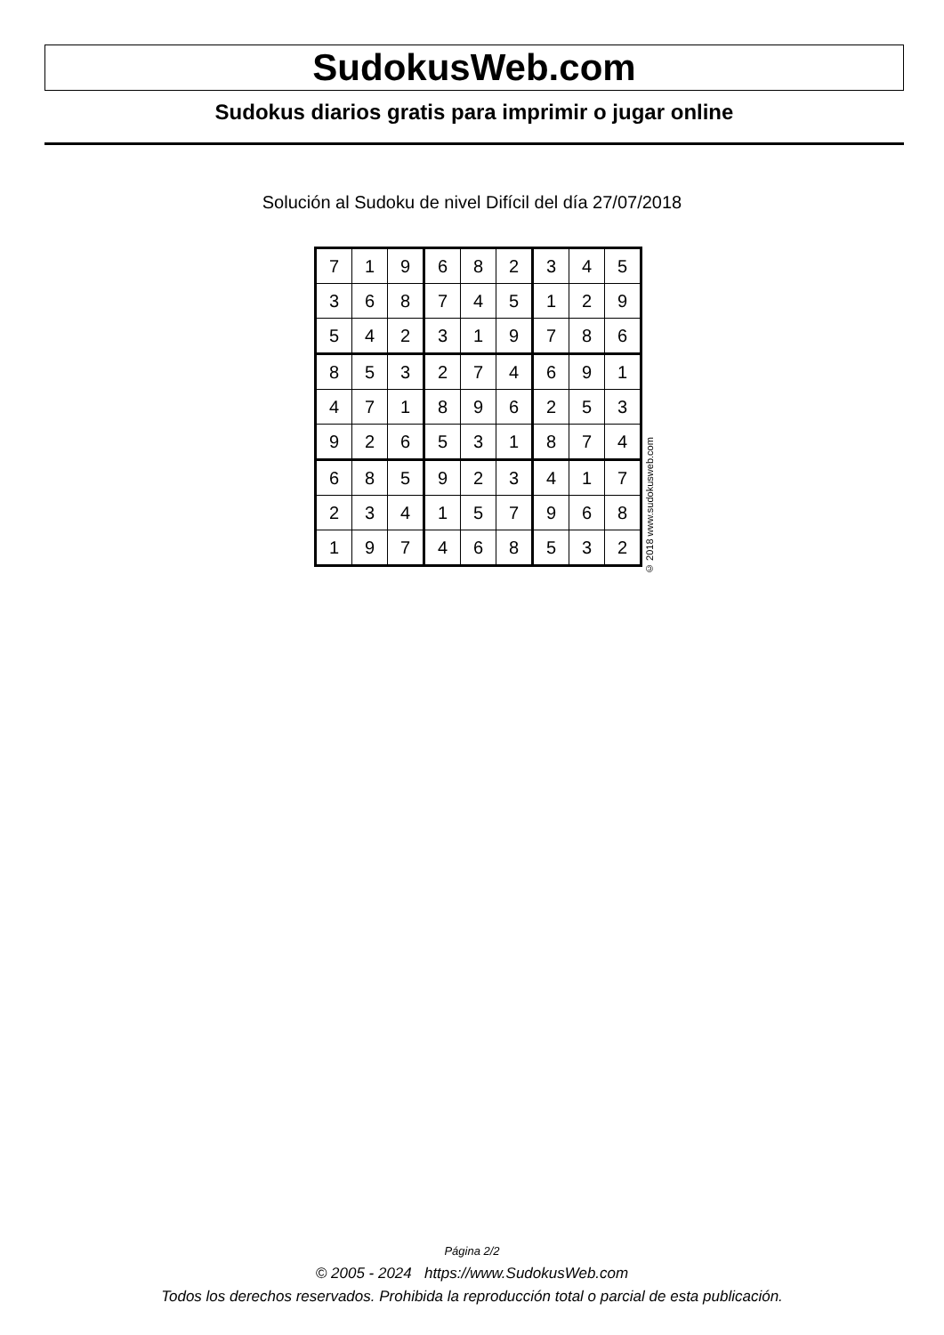SudokusWeb.com
Sudokus diarios gratis para imprimir o jugar online
Solución al Sudoku de nivel Difícil del día 27/07/2018
| 7 | 1 | 9 | 6 | 8 | 2 | 3 | 4 | 5 |
| 3 | 6 | 8 | 7 | 4 | 5 | 1 | 2 | 9 |
| 5 | 4 | 2 | 3 | 1 | 9 | 7 | 8 | 6 |
| 8 | 5 | 3 | 2 | 7 | 4 | 6 | 9 | 1 |
| 4 | 7 | 1 | 8 | 9 | 6 | 2 | 5 | 3 |
| 9 | 2 | 6 | 5 | 3 | 1 | 8 | 7 | 4 |
| 6 | 8 | 5 | 9 | 2 | 3 | 4 | 1 | 7 |
| 2 | 3 | 4 | 1 | 5 | 7 | 9 | 6 | 8 |
| 1 | 9 | 7 | 4 | 6 | 8 | 5 | 3 | 2 |
© 2018 www.sudokusweb.com
Página 2/2
© 2005 - 2024 https://www.SudokusWeb.com
Todos los derechos reservados. Prohibida la reproducción total o parcial de esta publicación.